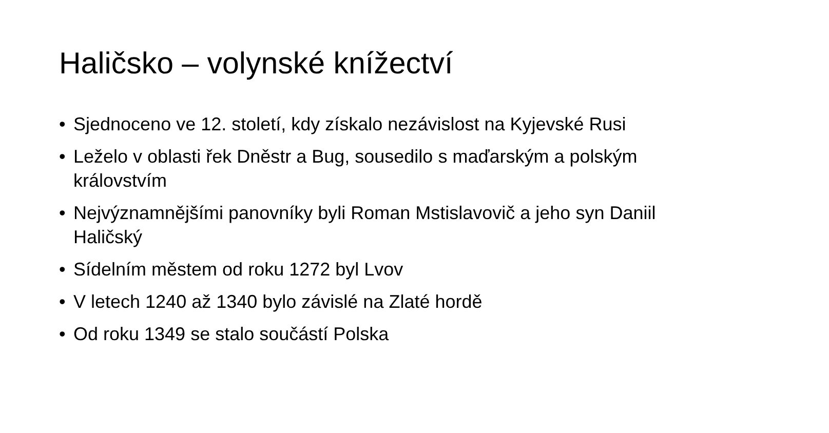Haličsko – volynské knížectví
• Sjednoceno ve 12. století, kdy získalo nezávislost na Kyjevské Rusi
• Leželo v oblasti řek Dněstr a Bug, sousedilo s maďarským a polským královstvím
• Nejvýznamnějšími panovníky byli Roman Mstislavovič a jeho syn Daniil Haličský
• Sídelním městem od roku 1272 byl Lvov
• V letech 1240 až 1340 bylo závislé na Zlaté hordě
• Od roku 1349 se stalo součástí Polska